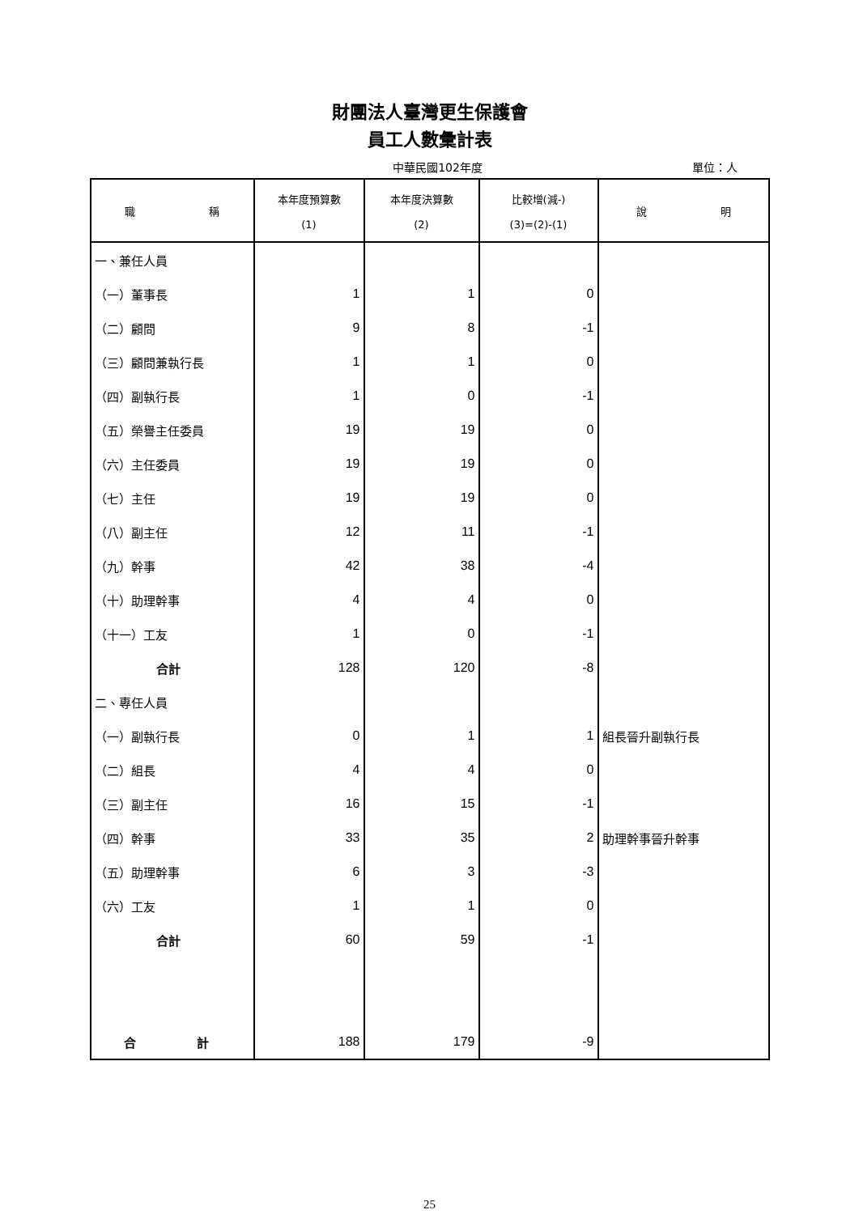財團法人臺灣更生保護會
員工人數彙計表
中華民國102年度 單位：人
| 職 稱 | 本年度預算數 (1) | 本年度決算數 (2) | 比較增(減-) (3)=(2)-(1) | 說 明 |
| --- | --- | --- | --- | --- |
| 一、兼任人員 | | | | |
| （一）董事長 | 1 | 1 | 0 | |
| （二）顧問 | 9 | 8 | -1 | |
| （三）顧問兼執行長 | 1 | 1 | 0 | |
| （四）副執行長 | 1 | 0 | -1 | |
| （五）榮譽主任委員 | 19 | 19 | 0 | |
| （六）主任委員 | 19 | 19 | 0 | |
| （七）主任 | 19 | 19 | 0 | |
| （八）副主任 | 12 | 11 | -1 | |
| （九）幹事 | 42 | 38 | -4 | |
| （十）助理幹事 | 4 | 4 | 0 | |
| （十一）工友 | 1 | 0 | -1 | |
| 合計 | 128 | 120 | -8 | |
| 二、專任人員 | | | | |
| （一）副執行長 | 0 | 1 | 1 | 組長晉升副執行長 |
| （二）組長 | 4 | 4 | 0 | |
| （三）副主任 | 16 | 15 | -1 | |
| （四）幹事 | 33 | 35 | 2 | 助理幹事晉升幹事 |
| （五）助理幹事 | 6 | 3 | -3 | |
| （六）工友 | 1 | 1 | 0 | |
| 合計 | 60 | 59 | -1 | |
| 合 計 | 188 | 179 | -9 | |
25